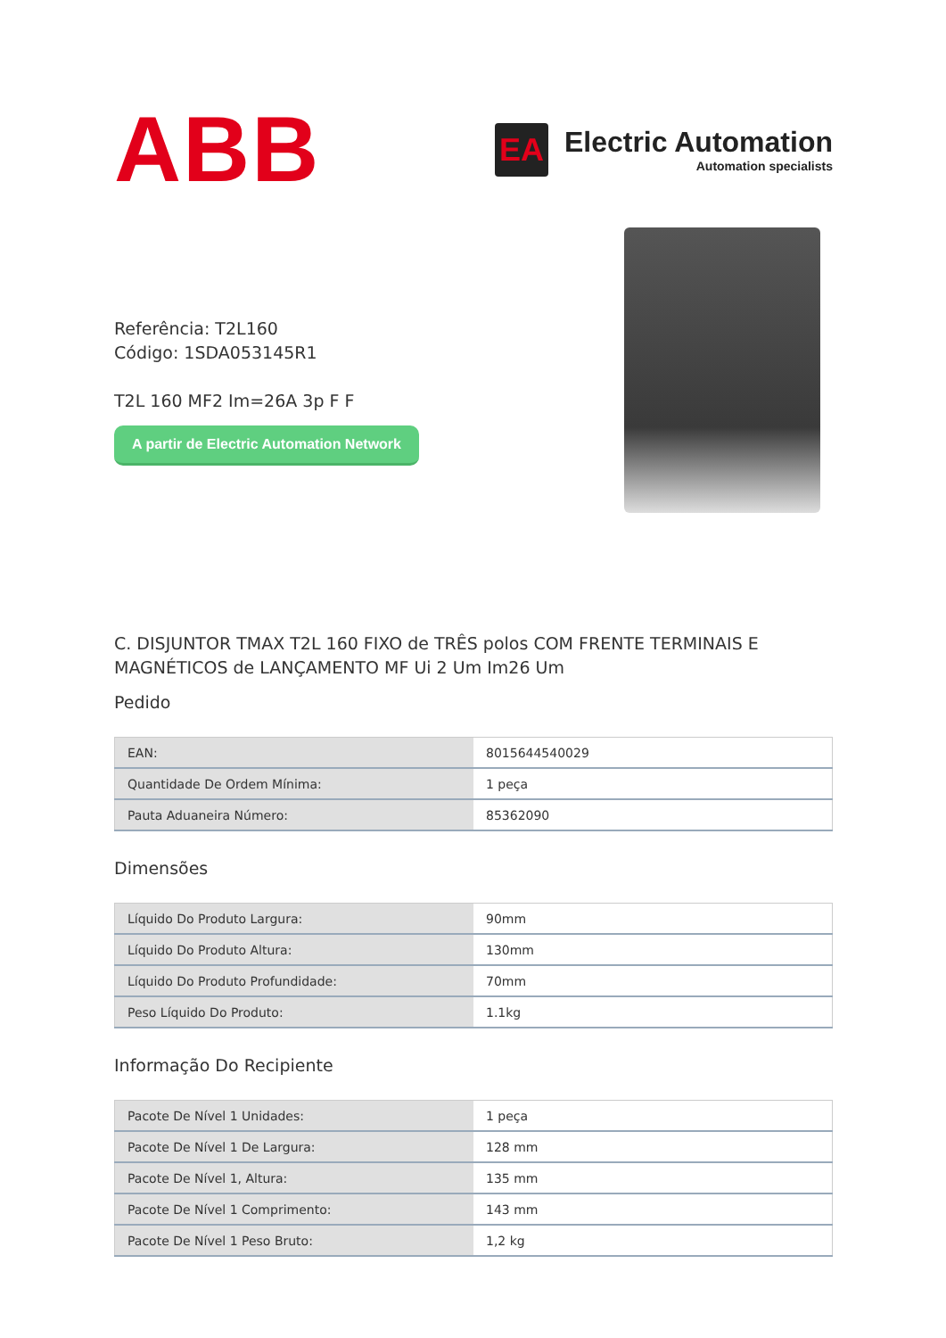ABB
EA
Electric Automation
Automation specialists
Referência: T2L160
Código: 1SDA053145R1
T2L 160 MF2 Im=26A 3p F F
A partir de Electric Automation Network
C. DISJUNTOR TMAX T2L 160 FIXO de TRÊS polos COM FRENTE TERMINAIS E MAGNÉTICOS de LANÇAMENTO MF Ui 2 Um Im26 Um
Pedido
| EAN: | 8015644540029 |
| Quantidade De Ordem Mínima: | 1 peça |
| Pauta Aduaneira Número: | 85362090 |
Dimensões
| Líquido Do Produto Largura: | 90mm |
| Líquido Do Produto Altura: | 130mm |
| Líquido Do Produto Profundidade: | 70mm |
| Peso Líquido Do Produto: | 1.1kg |
Informação Do Recipiente
| Pacote De Nível 1 Unidades: | 1 peça |
| Pacote De Nível 1 De Largura: | 128 mm |
| Pacote De Nível 1, Altura: | 135 mm |
| Pacote De Nível 1 Comprimento: | 143 mm |
| Pacote De Nível 1 Peso Bruto: | 1,2 kg |